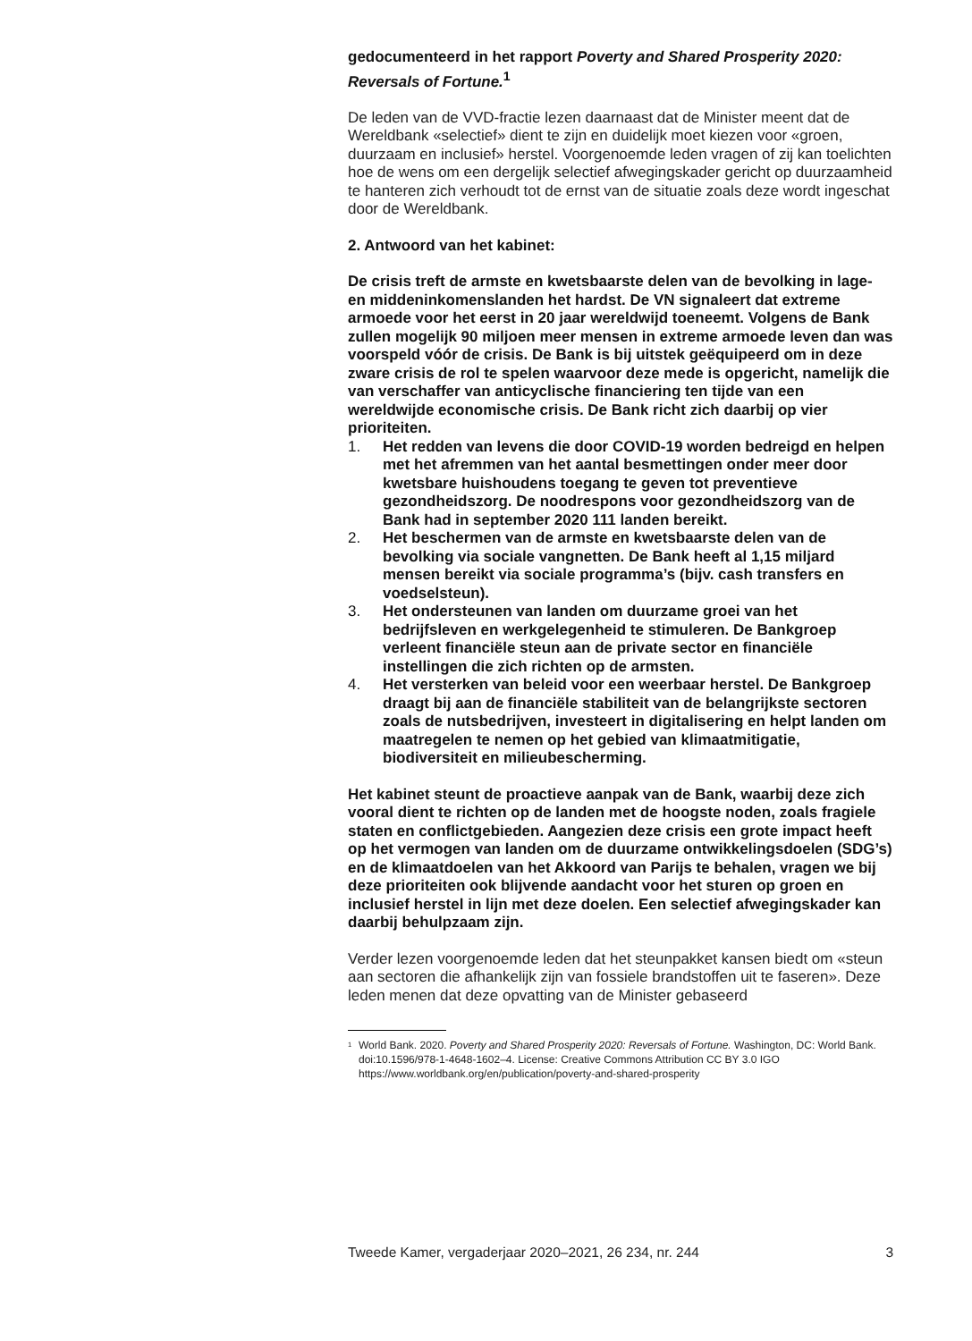gedocumenteerd in het rapport Poverty and Shared Prosperity 2020: Reversals of Fortune.<sup>1</sup>
De leden van de VVD-fractie lezen daarnaast dat de Minister meent dat de Wereldbank «selectief» dient te zijn en duidelijk moet kiezen voor «groen, duurzaam en inclusief» herstel. Voorgenoemde leden vragen of zij kan toelichten hoe de wens om een dergelijk selectief afwegingskader gericht op duurzaamheid te hanteren zich verhoudt tot de ernst van de situatie zoals deze wordt ingeschat door de Wereldbank.
2. Antwoord van het kabinet:
De crisis treft de armste en kwetsbaarste delen van de bevolking in lage- en middeninkomenslanden het hardst. De VN signaleert dat extreme armoede voor het eerst in 20 jaar wereldwijd toeneemt. Volgens de Bank zullen mogelijk 90 miljoen meer mensen in extreme armoede leven dan was voorspeld vóór de crisis. De Bank is bij uitstek geëquipeerd om in deze zware crisis de rol te spelen waarvoor deze mede is opgericht, namelijk die van verschaffer van anticyclische financiering ten tijde van een wereldwijde economische crisis. De Bank richt zich daarbij op vier prioriteiten.
1. Het redden van levens die door COVID-19 worden bedreigd en helpen met het afremmen van het aantal besmettingen onder meer door kwetsbare huishoudens toegang te geven tot preventieve gezondheidszorg. De noodrespons voor gezondheidszorg van de Bank had in september 2020 111 landen bereikt.
2. Het beschermen van de armste en kwetsbaarste delen van de bevolking via sociale vangnetten. De Bank heeft al 1,15 miljard mensen bereikt via sociale programma’s (bijv. cash transfers en voedselsteun).
3. Het ondersteunen van landen om duurzame groei van het bedrijfsleven en werkgelegenheid te stimuleren. De Bankgroep verleent financiële steun aan de private sector en financiële instellingen die zich richten op de armsten.
4. Het versterken van beleid voor een weerbaar herstel. De Bankgroep draagt bij aan de financiële stabiliteit van de belangrijkste sectoren zoals de nutsbedrijven, investeert in digitalisering en helpt landen om maatregelen te nemen op het gebied van klimaatmitigatie, biodiversiteit en milieubescherming.
Het kabinet steunt de proactieve aanpak van de Bank, waarbij deze zich vooral dient te richten op de landen met de hoogste noden, zoals fragiele staten en conflictgebieden. Aangezien deze crisis een grote impact heeft op het vermogen van landen om de duurzame ontwikkelingsdoelen (SDG’s) en de klimaatdoelen van het Akkoord van Parijs te behalen, vragen we bij deze prioriteiten ook blijvende aandacht voor het sturen op groen en inclusief herstel in lijn met deze doelen. Een selectief afwegingskader kan daarbij behulpzaam zijn.
Verder lezen voorgenoemde leden dat het steunpakket kansen biedt om «steun aan sectoren die afhankelijk zijn van fossiele brandstoffen uit te faseren». Deze leden menen dat deze opvatting van de Minister gebaseerd
<sup>1</sup> World Bank. 2020. Poverty and Shared Prosperity 2020: Reversals of Fortune. Washington, DC: World Bank. doi:10.1596/978-1-4648-1602–4. License: Creative Commons Attribution CC BY 3.0 IGO https://www.worldbank.org/en/publication/poverty-and-shared-prosperity
Tweede Kamer, vergaderjaar 2020–2021, 26 234, nr. 244 3